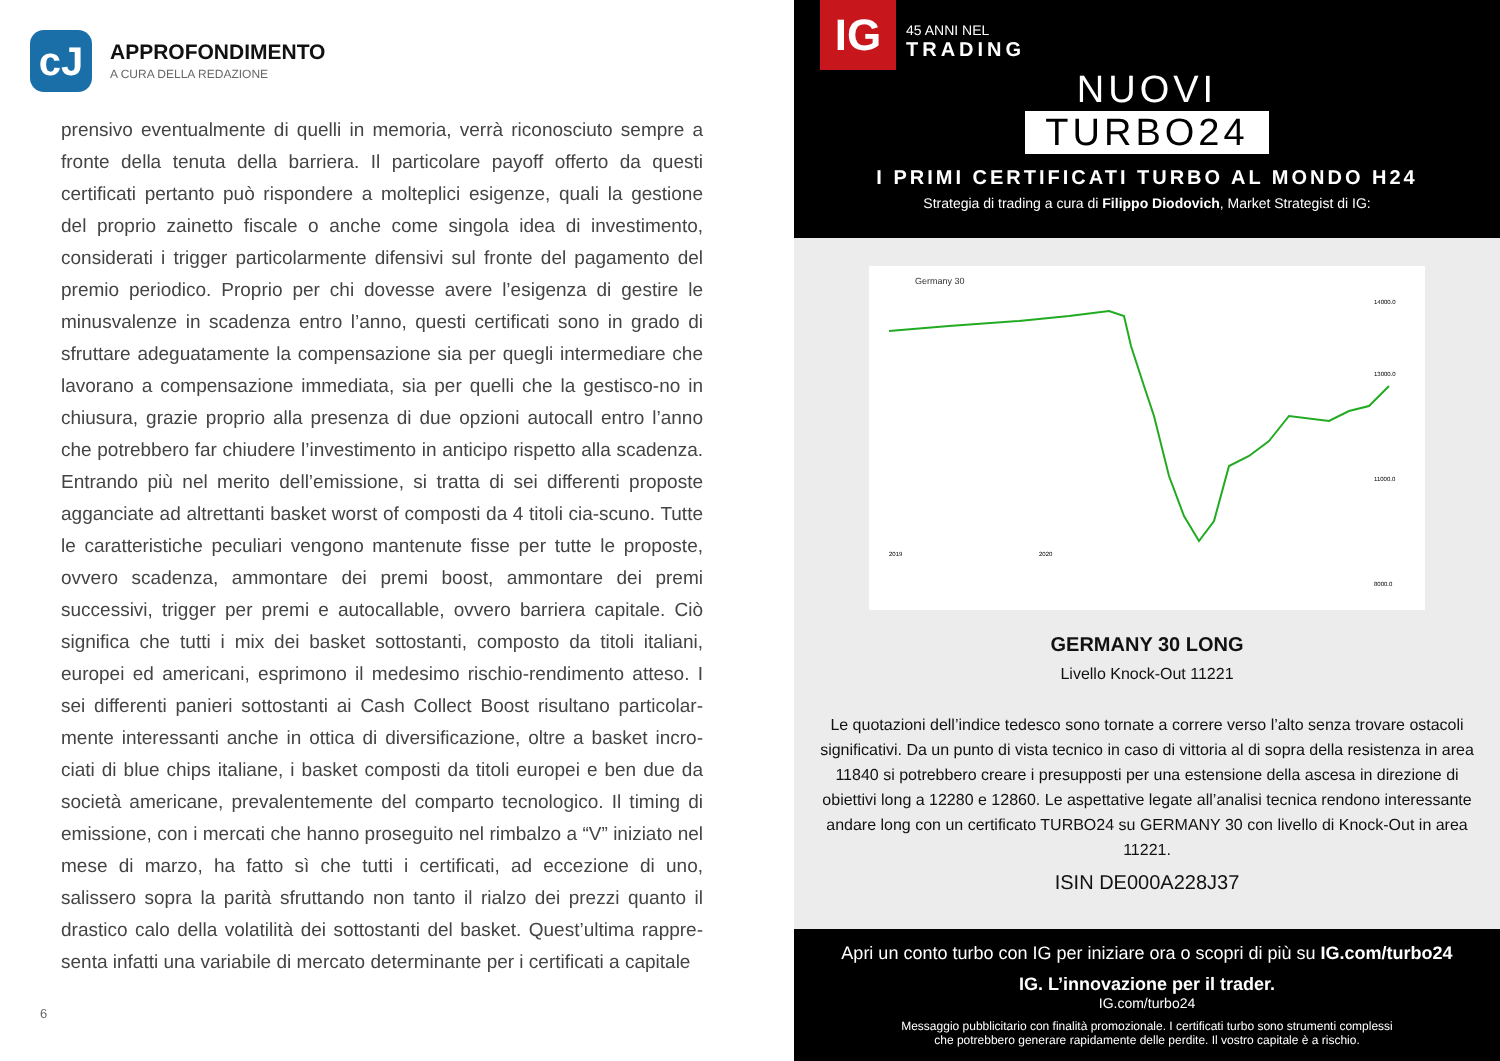cJ
APPROFONDIMENTO
A CURA DELLA REDAZIONE
prensivo eventualmente di quelli in memoria, verrà riconosciuto sempre a fronte della tenuta della barriera. Il particolare payoff offerto da questi certificati pertanto può rispondere a molteplici esigenze, quali la gestione del proprio zainetto fiscale o anche come singola idea di investimento, considerati i trigger particolarmente difensivi sul fronte del pagamento del premio periodico. Proprio per chi dovesse avere l’esigenza di gestire le minusvalenze in scadenza entro l’anno, questi certificati sono in grado di sfruttare adeguatamente la compensazione sia per quegli intermediare che lavorano a compensazione immediata, sia per quelli che la gestisco-no in chiusura, grazie proprio alla presenza di due opzioni autocall entro l’anno che potrebbero far chiudere l’investimento in anticipo rispetto alla scadenza. Entrando più nel merito dell’emissione, si tratta di sei differenti proposte agganciate ad altrettanti basket worst of composti da 4 titoli cia-scuno. Tutte le caratteristiche peculiari vengono mantenute fisse per tutte le proposte, ovvero scadenza, ammontare dei premi boost, ammontare dei premi successivi, trigger per premi e autocallable, ovvero barriera capitale. Ciò significa che tutti i mix dei basket sottostanti, composto da titoli italiani, europei ed americani, esprimono il medesimo rischio-rendimento atteso. I sei differenti panieri sottostanti ai Cash Collect Boost risultano particolar-mente interessanti anche in ottica di diversificazione, oltre a basket incro-ciati di blue chips italiane, i basket composti da titoli europei e ben due da società americane, prevalentemente del comparto tecnologico. Il timing di emissione, con i mercati che hanno proseguito nel rimbalzo a “V” iniziato nel mese di marzo, ha fatto sì che tutti i certificati, ad eccezione di uno, salissero sopra la parità sfruttando non tanto il rialzo dei prezzi quanto il drastico calo della volatilità dei sottostanti del basket. Quest’ultima rappre-senta infatti una variabile di mercato determinante per i certificati a capitale
6
IG 45 ANNI NEL
TRADING
NUOVI
TURBO24
I PRIMI CERTIFICATI TURBO AL MONDO H24
Strategia di trading a cura di Filippo Diodovich, Market Strategist di IG:
Germany 30
14000.0
13000.0
11000.0
8000.0
2019
2020
GERMANY 30 LONG
Livello Knock-Out 11221
Le quotazioni dell’indice tedesco sono tornate a correre verso l’alto senza trovare ostacoli significativi. Da un punto di vista tecnico in caso di vittoria al di sopra della resistenza in area 11840 si potrebbero creare i presupposti per una estensione della ascesa in direzione di obiettivi long a 12280 e 12860. Le aspettative legate all’analisi tecnica rendono interessante andare long con un certificato TURBO24 su GERMANY 30 con livello di Knock-Out in area 11221.
ISIN DE000A228J37
Apri un conto turbo con IG per iniziare ora o scopri di più su IG.com/turbo24
IG. L’innovazione per il trader.
IG.com/turbo24
Messaggio pubblicitario con finalità promozionale. I certificati turbo sono strumenti complessi
che potrebbero generare rapidamente delle perdite. Il vostro capitale è a rischio.